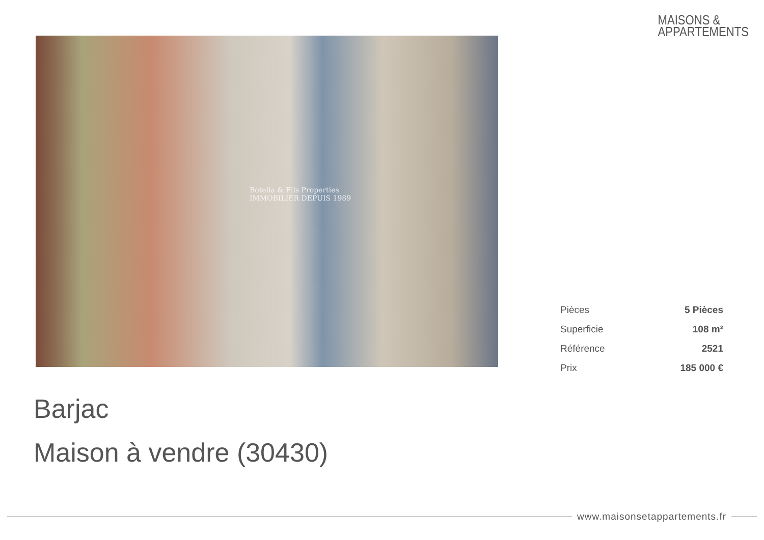MAISONS &
APPARTEMENTS
Botella & Fils Properties
IMMOBILIER DEPUIS 1989
| Pièces | 5 Pièces |
| Superficie | 108 m² |
| Référence | 2521 |
| Prix | 185 000 € |
Barjac
Maison à vendre (30430)
www.maisonsetappartements.fr